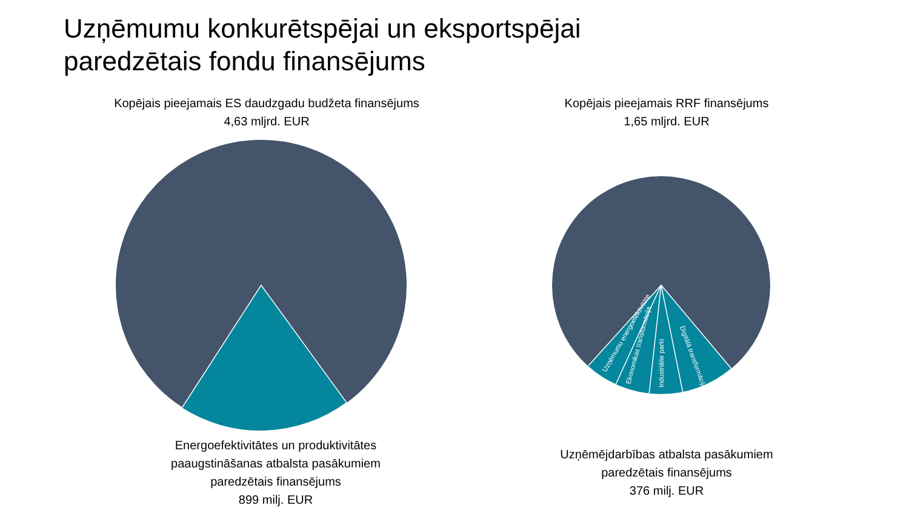Uzņēmumu konkurētspējai un eksportspējai
paredzētais fondu finansējums
Kopējais pieejamais ES daudzgadu budžeta finansējums
4,63 mljrd. EUR
Kopējais pieejamais RRF finansējums
1,65 mljrd. EUR
Uzņēmumu energoefektivitāte
Ekonomikas transformācija
Industriālie parki
Digitālā transformācija
Energoefektivitātes un produktivitātes
paaugstināšanas atbalsta pasākumiem
paredzētais finansējums
899 milj. EUR
Uzņēmējdarbības atbalsta pasākumiem
paredzētais finansējums
376 milj. EUR